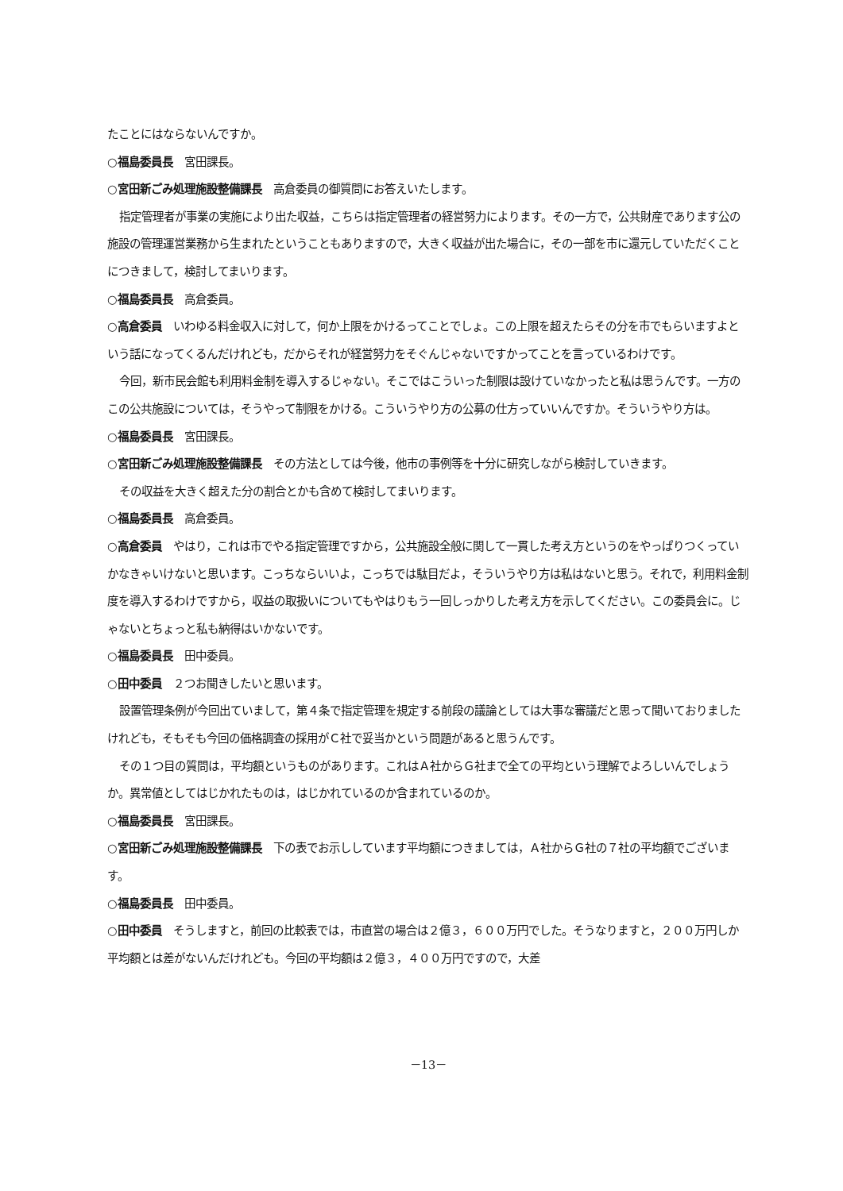たことにはならないんですか。
○福島委員長　宮田課長。
○宮田新ごみ処理施設整備課長　高倉委員の御質問にお答えいたします。
指定管理者が事業の実施により出た収益，こちらは指定管理者の経営努力によります。その一方で，公共財産であります公の施設の管理運営業務から生まれたということもありますので，大きく収益が出た場合に，その一部を市に還元していただくことにつきまして，検討してまいります。
○福島委員長　高倉委員。
○高倉委員　いわゆる料金収入に対して，何か上限をかけるってことでしょ。この上限を超えたらその分を市でもらいますよという話になってくるんだけれども，だからそれが経営努力をそぐんじゃないですかってことを言っているわけです。
今回，新市民会館も利用料金制を導入するじゃない。そこではこういった制限は設けていなかったと私は思うんです。一方のこの公共施設については，そうやって制限をかける。こういうやり方の公募の仕方っていいんですか。そういうやり方は。
○福島委員長　宮田課長。
○宮田新ごみ処理施設整備課長　その方法としては今後，他市の事例等を十分に研究しながら検討していきます。
その収益を大きく超えた分の割合とかも含めて検討してまいります。
○福島委員長　高倉委員。
○高倉委員　やはり，これは市でやる指定管理ですから，公共施設全般に関して一貫した考え方というのをやっぱりつくっていかなきゃいけないと思います。こっちならいいよ，こっちでは駄目だよ，そういうやり方は私はないと思う。それで，利用料金制度を導入するわけですから，収益の取扱いについてもやはりもう一回しっかりした考え方を示してください。この委員会に。じゃないとちょっと私も納得はいかないです。
○福島委員長　田中委員。
○田中委員　２つお聞きしたいと思います。
設置管理条例が今回出ていまして，第４条で指定管理を規定する前段の議論としては大事な審議だと思って聞いておりましたけれども，そもそも今回の価格調査の採用がＣ社で妥当かという問題があると思うんです。
その１つ目の質問は，平均額というものがあります。これはＡ社からＧ社まで全ての平均という理解でよろしいんでしょうか。異常値としてはじかれたものは，はじかれているのか含まれているのか。
○福島委員長　宮田課長。
○宮田新ごみ処理施設整備課長　下の表でお示ししています平均額につきましては，Ａ社からＧ社の７社の平均額でございます。
○福島委員長　田中委員。
○田中委員　そうしますと，前回の比較表では，市直営の場合は２億３，６００万円でした。そうなりますと，２００万円しか平均額とは差がないんだけれども。今回の平均額は２億３，４００万円ですので，大差
－13－